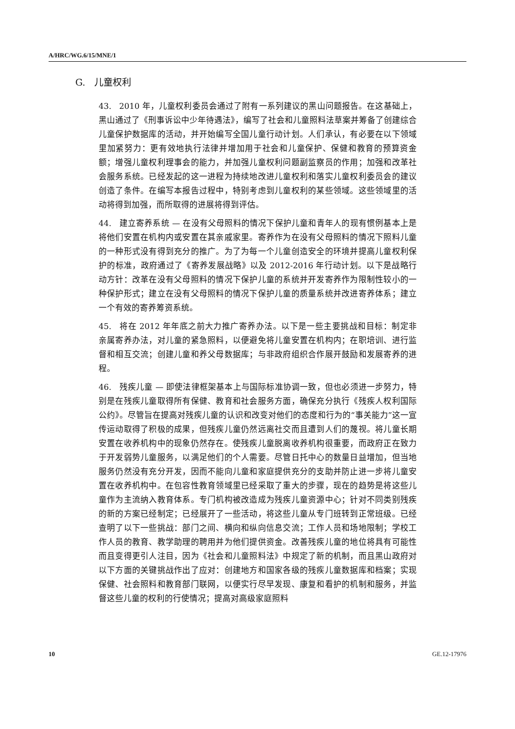A/HRC/WG.6/15/MNE/1
G. 儿童权利
43. 2010 年，儿童权利委员会通过了附有一系列建议的黑山问题报告。在这基础上，黑山通过了《刑事诉讼中少年待遇法》，编写了社会和儿童照料法草案并筹备了创建综合儿童保护数据库的活动，并开始编写全国儿童行动计划。人们承认，有必要在以下领域里加紧努力：更有效地执行法律并增加用于社会和儿童保护、保健和教育的预算资金额；增强儿童权利理事会的能力，并加强儿童权利问题副监察员的作用；加强和改革社会服务系统。已经发起的这一进程为持续地改进儿童权利和落实儿童权利委员会的建议创造了条件。在编写本报告过程中，特别考虑到儿童权利的某些领域。这些领域里的活动将得到加强，而所取得的进展将得到评估。
44. 建立寄养系统 — 在没有父母照料的情况下保护儿童和青年人的现有惯例基本上是将他们安置在机构内或安置在其亲戚家里。寄养作为在没有父母照料的情况下照料儿童的一种形式没有得到充分的推广。为了为每一个儿童创造安全的环境并提高儿童权利保护的标准，政府通过了《寄养发展战略》以及 2012-2016 年行动计划。以下是战略行动方针：改革在没有父母照料的情况下保护儿童的系统并开发寄养作为限制性较小的一种保护形式；建立在没有父母照料的情况下保护儿童的质量系统并改进寄养体系；建立一个有效的寄养筹资系统。
45. 将在 2012 年年底之前大力推广寄养办法。以下是一些主要挑战和目标：制定非亲属寄养办法，对儿童的紧急照料，以便避免将儿童安置在机构内；在职培训、进行监督和相互交流；创建儿童和养父母数据库；与非政府组织合作展开鼓励和发展寄养的进程。
46. 残疾儿童 — 即使法律框架基本上与国际标准协调一致，但也必须进一步努力，特别是在残疾儿童取得所有保健、教育和社会服务方面，确保充分执行《残疾人权利国际公约》。尽管旨在提高对残疾儿童的认识和改变对他们的态度和行为的“事关能力”这一宣传运动取得了积极的成果，但残疾儿童仍然远离社交而且遭到人们的蔑视。将儿童长期安置在收养机构中的现象仍然存在。使残疾儿童脱离收养机构很重要，而政府正在致力于开发弱势儿童服务，以满足他们的个人需要。尽管日托中心的数量日益增加，但当地服务仍然没有充分开发，因而不能向儿童和家庭提供充分的支助并防止进一步将儿童安置在收养机构中。在包容性教育领域里已经采取了重大的步骤，现在的趋势是将这些儿童作为主流纳入教育体系。专门机构被改造成为残疾儿童资源中心；针对不同类别残疾的新的方案已经制定；已经展开了一些活动，将这些儿童从专门班转到正常班级。已经查明了以下一些挑战：部门之间、横向和纵向信息交流；工作人员和场地限制；学校工作人员的教育、教学助理的聘用并为他们提供资金。改善残疾儿童的地位将具有可能性而且变得更引人注目，因为《社会和儿童照料法》中规定了新的机制，而且黑山政府对以下方面的关键挑战作出了应对：创建地方和国家各级的残疾儿童数据库和档案；实现保健、社会照料和教育部门联网，以便实行尽早发现、康复和看护的机制和服务，并监督这些儿童的权利的行使情况；提高对高级家庭照料
10 GE.12-17976